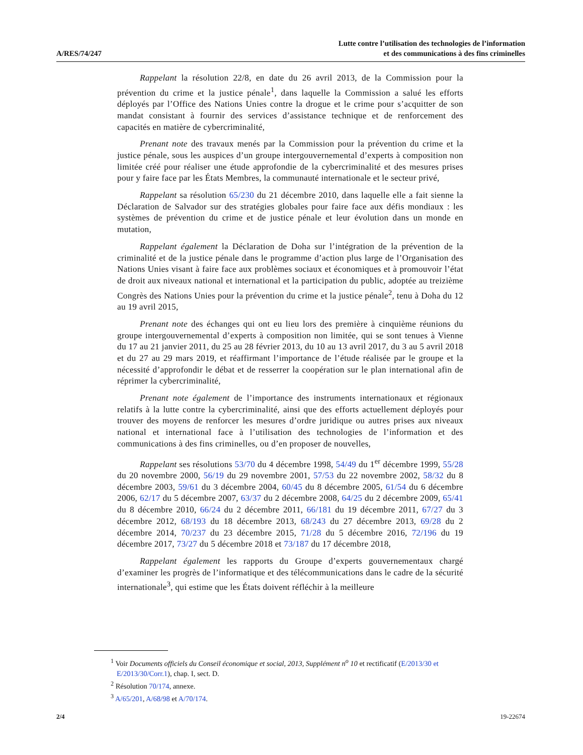A/RES/74/247
Lutte contre l’utilisation des technologies de l’information
et des communications à des fins criminelles
Rappelant la résolution 22/8, en date du 26 avril 2013, de la Commission pour la prévention du crime et la justice pénale<sup>1</sup>, dans laquelle la Commission a salué les efforts déployés par l’Office des Nations Unies contre la drogue et le crime pour s’acquitter de son mandat consistant à fournir des services d’assistance technique et de renforcement des capacités en matière de cybercriminalité,
Prenant note des travaux menés par la Commission pour la prévention du crime et la justice pénale, sous les auspices d’un groupe intergouvernemental d’experts à composition non limitée créé pour réaliser une étude approfondie de la cybercriminalité et des mesures prises pour y faire face par les États Membres, la communauté internationale et le secteur privé,
Rappelant sa résolution 65/230 du 21 décembre 2010, dans laquelle elle a fait sienne la Déclaration de Salvador sur des stratégies globales pour faire face aux défis mondiaux : les systèmes de prévention du crime et de justice pénale et leur évolution dans un monde en mutation,
Rappelant également la Déclaration de Doha sur l’intégration de la prévention de la criminalité et de la justice pénale dans le programme d’action plus large de l’Organisation des Nations Unies visant à faire face aux problèmes sociaux et économiques et à promouvoir l’état de droit aux niveaux national et international et la participation du public, adoptée au treizième Congrès des Nations Unies pour la prévention du crime et la justice pénale<sup>2</sup>, tenu à Doha du 12 au 19 avril 2015,
Prenant note des échanges qui ont eu lieu lors des première à cinquième réunions du groupe intergouvernemental d’experts à composition non limitée, qui se sont tenues à Vienne du 17 au 21 janvier 2011, du 25 au 28 février 2013, du 10 au 13 avril 2017, du 3 au 5 avril 2018 et du 27 au 29 mars 2019, et réaffirmant l’importance de l’étude réalisée par le groupe et la nécessité d’approfondir le débat et de resserrer la coopération sur le plan international afin de réprimer la cybercriminalité,
Prenant note également de l’importance des instruments internationaux et régionaux relatifs à la lutte contre la cybercriminalité, ainsi que des efforts actuellement déployés pour trouver des moyens de renforcer les mesures d’ordre juridique ou autres prises aux niveaux national et international face à l’utilisation des technologies de l’information et des communications à des fins criminelles, ou d’en proposer de nouvelles,
Rappelant ses résolutions 53/70 du 4 décembre 1998, 54/49 du 1<sup>er</sup> décembre 1999, 55/28 du 20 novembre 2000, 56/19 du 29 novembre 2001, 57/53 du 22 novembre 2002, 58/32 du 8 décembre 2003, 59/61 du 3 décembre 2004, 60/45 du 8 décembre 2005, 61/54 du 6 décembre 2006, 62/17 du 5 décembre 2007, 63/37 du 2 décembre 2008, 64/25 du 2 décembre 2009, 65/41 du 8 décembre 2010, 66/24 du 2 décembre 2011, 66/181 du 19 décembre 2011, 67/27 du 3 décembre 2012, 68/193 du 18 décembre 2013, 68/243 du 27 décembre 2013, 69/28 du 2 décembre 2014, 70/237 du 23 décembre 2015, 71/28 du 5 décembre 2016, 72/196 du 19 décembre 2017, 73/27 du 5 décembre 2018 et 73/187 du 17 décembre 2018,
Rappelant également les rapports du Groupe d’experts gouvernementaux chargé d’examiner les progrès de l’informatique et des télécommunications dans le cadre de la sécurité internationale<sup>3</sup>, qui estime que les États doivent réfléchir à la meilleure
<sup>1</sup> Voir Documents officiels du Conseil économique et social, 2013, Supplément n<sup>o</sup> 10 et rectificatif (E/2013/30 et E/2013/30/Corr.1), chap. I, sect. D.
<sup>2</sup> Résolution 70/174, annexe.
<sup>3</sup> A/65/201, A/68/98 et A/70/174.
2/4 19-22674